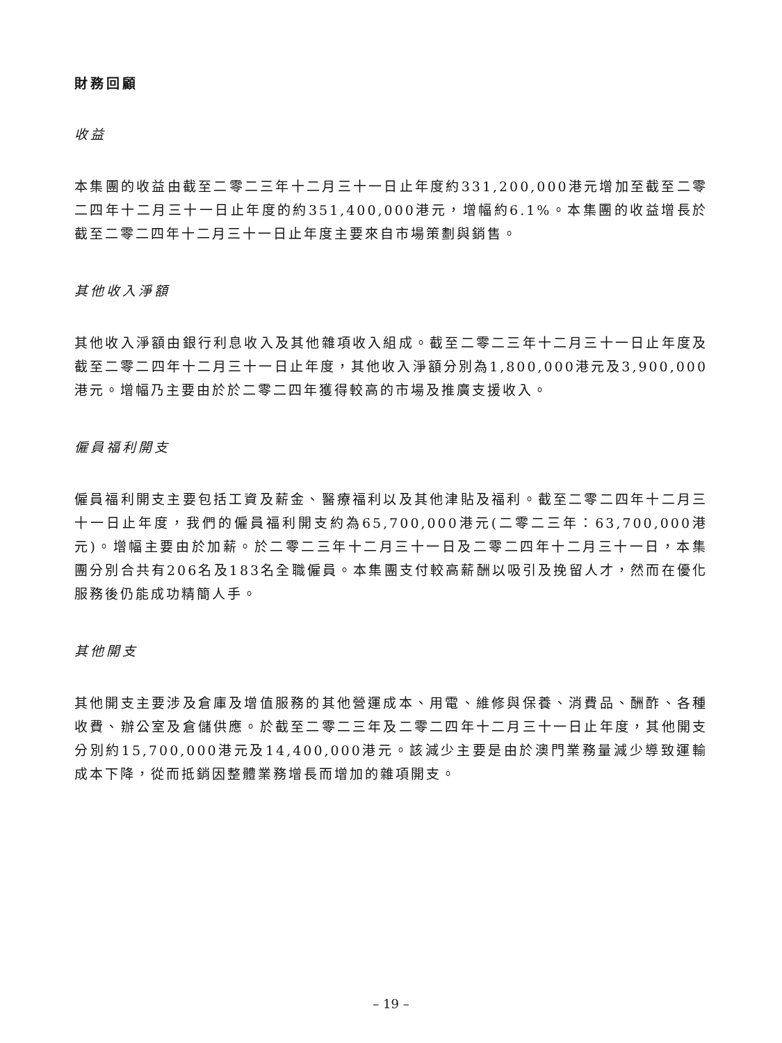財務回顧
收益
本集團的收益由截至二零二三年十二月三十一日止年度約331,200,000港元增加至截至二零二四年十二月三十一日止年度的約351,400,000港元，增幅約6.1%。本集團的收益增長於截至二零二四年十二月三十一日止年度主要來自市場策劃與銷售。
其他收入淨額
其他收入淨額由銀行利息收入及其他雜項收入組成。截至二零二三年十二月三十一日止年度及截至二零二四年十二月三十一日止年度，其他收入淨額分別為1,800,000港元及3,900,000港元。增幅乃主要由於於二零二四年獲得較高的市場及推廣支援收入。
僱員福利開支
僱員福利開支主要包括工資及薪金、醫療福利以及其他津貼及福利。截至二零二四年十二月三十一日止年度，我們的僱員福利開支約為65,700,000港元(二零二三年：63,700,000港元)。增幅主要由於加薪。於二零二三年十二月三十一日及二零二四年十二月三十一日，本集團分別合共有206名及183名全職僱員。本集團支付較高薪酬以吸引及挽留人才，然而在優化服務後仍能成功精簡人手。
其他開支
其他開支主要涉及倉庫及增值服務的其他營運成本、用電、維修與保養、消費品、酬酢、各種收費、辦公室及倉儲供應。於截至二零二三年及二零二四年十二月三十一日止年度，其他開支分別約15,700,000港元及14,400,000港元。該減少主要是由於澳門業務量減少導致運輸成本下降，從而抵銷因整體業務增長而增加的雜項開支。
– 19 –